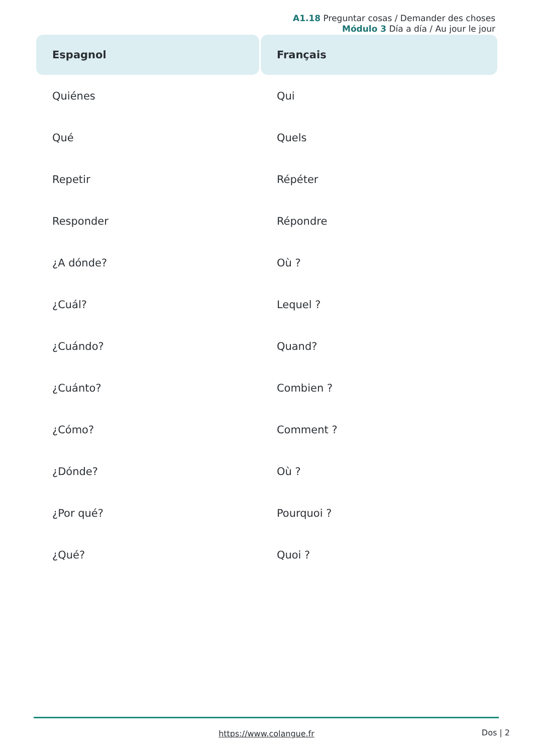A1.18 Preguntar cosas / Demander des choses
Módulo 3 Día a día / Au jour le jour
| Espagnol | Français |
| --- | --- |
| Quiénes | Qui |
| Qué | Quels |
| Repetir | Répéter |
| Responder | Répondre |
| ¿A dónde? | Où ? |
| ¿Cuál? | Lequel ? |
| ¿Cuándo? | Quand? |
| ¿Cuánto? | Combien ? |
| ¿Cómo? | Comment ? |
| ¿Dónde? | Où ? |
| ¿Por qué? | Pourquoi ? |
| ¿Qué? | Quoi ? |
https://www.colangue.fr Dos | 2